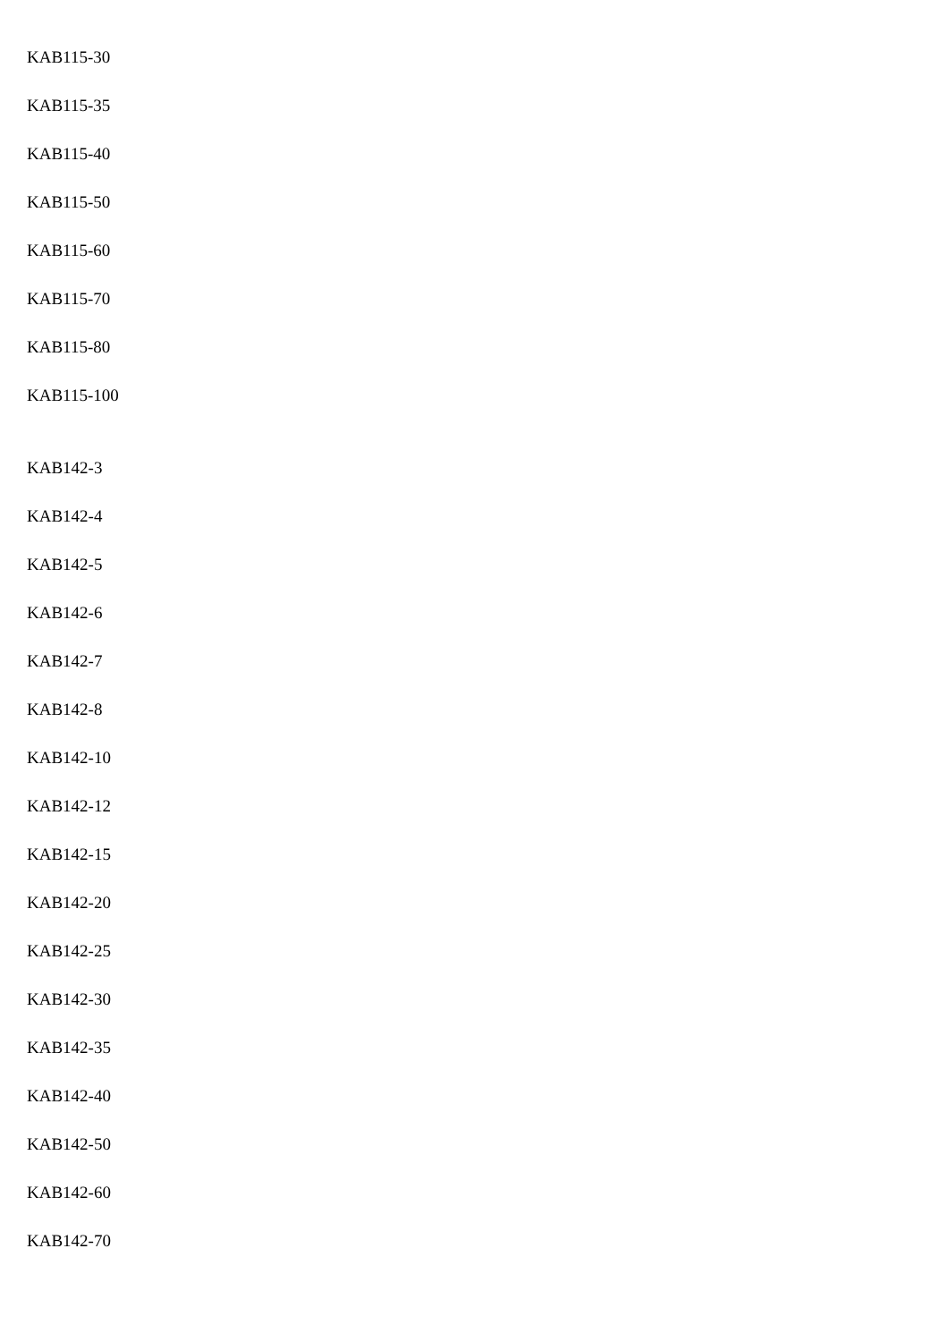KAB115-30
KAB115-35
KAB115-40
KAB115-50
KAB115-60
KAB115-70
KAB115-80
KAB115-100
KAB142-3
KAB142-4
KAB142-5
KAB142-6
KAB142-7
KAB142-8
KAB142-10
KAB142-12
KAB142-15
KAB142-20
KAB142-25
KAB142-30
KAB142-35
KAB142-40
KAB142-50
KAB142-60
KAB142-70